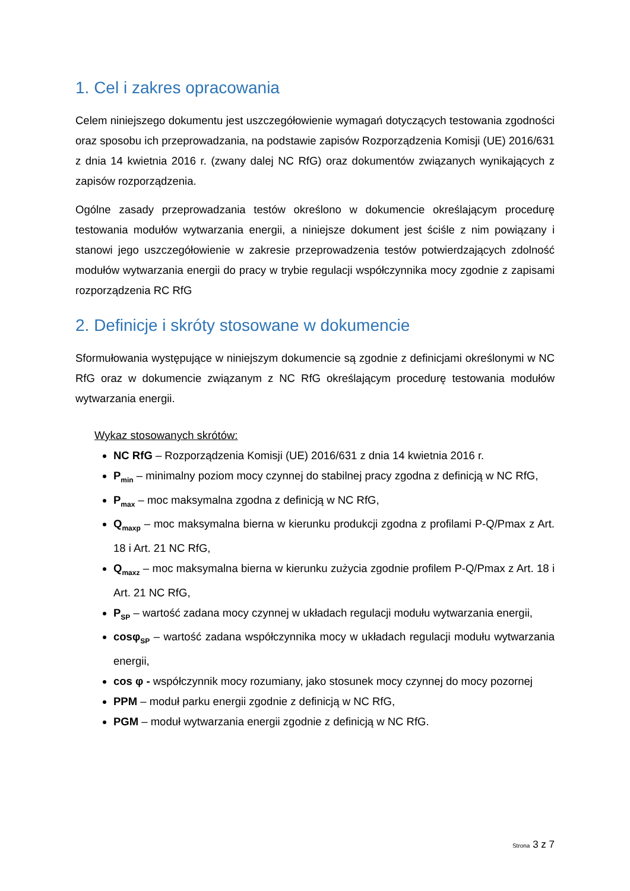1. Cel i zakres opracowania
Celem niniejszego dokumentu jest uszczegółowienie wymagań dotyczących testowania zgodności oraz sposobu ich przeprowadzania, na podstawie zapisów Rozporządzenia Komisji (UE) 2016/631 z dnia 14 kwietnia 2016 r. (zwany dalej NC RfG) oraz dokumentów związanych wynikających z zapisów rozporządzenia.
Ogólne zasady przeprowadzania testów określono w dokumencie określającym procedurę testowania modułów wytwarzania energii, a niniejsze dokument jest ściśle z nim powiązany i stanowi jego uszczegółowienie w zakresie przeprowadzenia testów potwierdzających zdolność modułów wytwarzania energii do pracy w trybie regulacji współczynnika mocy zgodnie z zapisami rozporządzenia RC RfG
2. Definicje i skróty stosowane w dokumencie
Sformułowania występujące w niniejszym dokumencie są zgodnie z definicjami określonymi w NC RfG oraz w dokumencie związanym z NC RfG określającym procedurę testowania modułów wytwarzania energii.
Wykaz stosowanych skrótów:
NC RfG – Rozporządzenia Komisji (UE) 2016/631 z dnia 14 kwietnia 2016 r.
P<sub>min</sub> – minimalny poziom mocy czynnej do stabilnej pracy zgodna z definicją w NC RfG,
P<sub>max</sub> – moc maksymalna zgodna z definicją w NC RfG,
Q<sub>maxp</sub> – moc maksymalna bierna w kierunku produkcji zgodna z profilami P-Q/Pmax z Art. 18 i Art. 21 NC RfG,
Q<sub>maxz</sub> – moc maksymalna bierna w kierunku zużycia zgodnie profilem P-Q/Pmax z Art. 18 i Art. 21 NC RfG,
P<sub>SP</sub> – wartość zadana mocy czynnej w układach regulacji modułu wytwarzania energii,
cosφ<sub>SP</sub> – wartość zadana współczynnika mocy w układach regulacji modułu wytwarzania energii,
cos φ - współczynnik mocy rozumiany, jako stosunek mocy czynnej do mocy pozornej
PPM – moduł parku energii zgodnie z definicją w NC RfG,
PGM – moduł wytwarzania energii zgodnie z definicją w NC RfG.
Strona 3 z 7